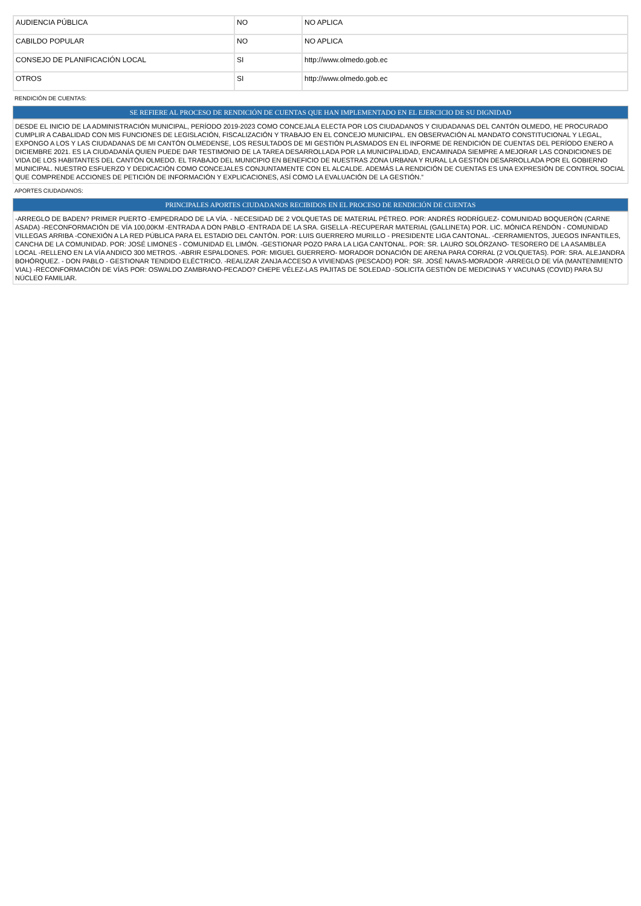| AUDIENCIA PÚBLICA | NO | NO APLICA |
| CABILDO POPULAR | NO | NO APLICA |
| CONSEJO DE PLANIFICACIÓN LOCAL | SI | http://www.olmedo.gob.ec |
| OTROS | SI | http://www.olmedo.gob.ec |
RENDICIÓN DE CUENTAS:
SE REFIERE AL PROCESO DE RENDICIÓN DE CUENTAS QUE HAN IMPLEMENTADO EN EL EJERCICIO DE SU DIGNIDAD
DESDE EL INICIO DE LA ADMINISTRACIÓN MUNICIPAL, PERÍODO 2019-2023 COMO CONCEJALA ELECTA POR LOS CIUDADANOS Y CIUDADANAS DEL CANTÓN OLMEDO, HE PROCURADO CUMPLIR A CABALIDAD CON MIS FUNCIONES DE LEGISLACIÓN, FISCALIZACIÓN Y TRABAJO EN EL CONCEJO MUNICIPAL. EN OBSERVACIÓN AL MANDATO CONSTITUCIONAL Y LEGAL, EXPONGO A LOS Y LAS CIUDADANAS DE MI CANTÓN OLMEDENSE, LOS RESULTADOS DE MI GESTIÓN PLASMADOS EN EL INFORME DE RENDICIÓN DE CUENTAS DEL PERÍODO ENERO A DICIEMBRE 2021. ES LA CIUDADANÍA QUIEN PUEDE DAR TESTIMONIO DE LA TAREA DESARROLLADA POR LA MUNICIPALIDAD, ENCAMINADA SIEMPRE A MEJORAR LAS CONDICIONES DE VIDA DE LOS HABITANTES DEL CANTÓN OLMEDO. EL TRABAJO DEL MUNICIPIO EN BENEFICIO DE NUESTRAS ZONA URBANA Y RURAL LA GESTIÓN DESARROLLADA POR EL GOBIERNO MUNICIPAL. NUESTRO ESFUERZO Y DEDICACIÓN COMO CONCEJALES CONJUNTAMENTE CON EL ALCALDE. ADEMÁS LA RENDICIÓN DE CUENTAS ES UNA EXPRESIÓN DE CONTROL SOCIAL QUE COMPRENDE ACCIONES DE PETICIÓN DE INFORMACIÓN Y EXPLICACIONES, ASÍ COMO LA EVALUACIÓN DE LA GESTIÓN.”
APORTES CIUDADANOS:
PRINCIPALES APORTES CIUDADANOS RECIBIDOS EN EL PROCESO DE RENDICIÓN DE CUENTAS
-ARREGLO DE BADEN? PRIMER PUERTO -EMPEDRADO DE LA VÍA. - NECESIDAD DE 2 VOLQUETAS DE MATERIAL PÉTREO. POR: ANDRÉS RODRÍGUEZ- COMUNIDAD BOQUERÓN (CARNE ASADA) -RECONFORMACIÓN DE VÍA 100,00KM -ENTRADA A DON PABLO -ENTRADA DE LA SRA. GISELLA -RECUPERAR MATERIAL (GALLINETA) POR. LIC. MÓNICA RENDÓN - COMUNIDAD VILLEGAS ARRIBA -CONEXIÓN A LA RED PÚBLICA PARA EL ESTADIO DEL CANTÓN. POR: LUIS GUERRERO MURILLO - PRESIDENTE LIGA CANTONAL. -CERRAMIENTOS, JUEGOS INFANTILES, CANCHA DE LA COMUNIDAD. POR: JOSÉ LIMONES - COMUNIDAD EL LIMÓN. -GESTIONAR POZO PARA LA LIGA CANTONAL. POR: SR. LAURO SOLÓRZANO- TESORERO DE LA ASAMBLEA LOCAL -RELLENO EN LA VÍA ANDICO 300 METROS. -ABRIR ESPALDONES. POR: MIGUEL GUERRERO- MORADOR DONACIÓN DE ARENA PARA CORRAL (2 VOLQUETAS). POR: SRA. ALEJANDRA BOHÓRQUEZ. - DON PABLO - GESTIONAR TENDIDO ELÉCTRICO. -REALIZAR ZANJA ACCESO A VIVIENDAS (PESCADO) POR: SR. JOSÉ NAVAS-MORADOR -ARREGLO DE VÍA (MANTENIMIENTO VIAL) -RECONFORMACIÓN DE VÍAS POR: OSWALDO ZAMBRANO-PECADO? CHEPE VÉLEZ-LAS PAJITAS DE SOLEDAD -SOLICITA GESTIÓN DE MEDICINAS Y VACUNAS (COVID) PARA SU NÚCLEO FAMILIAR.